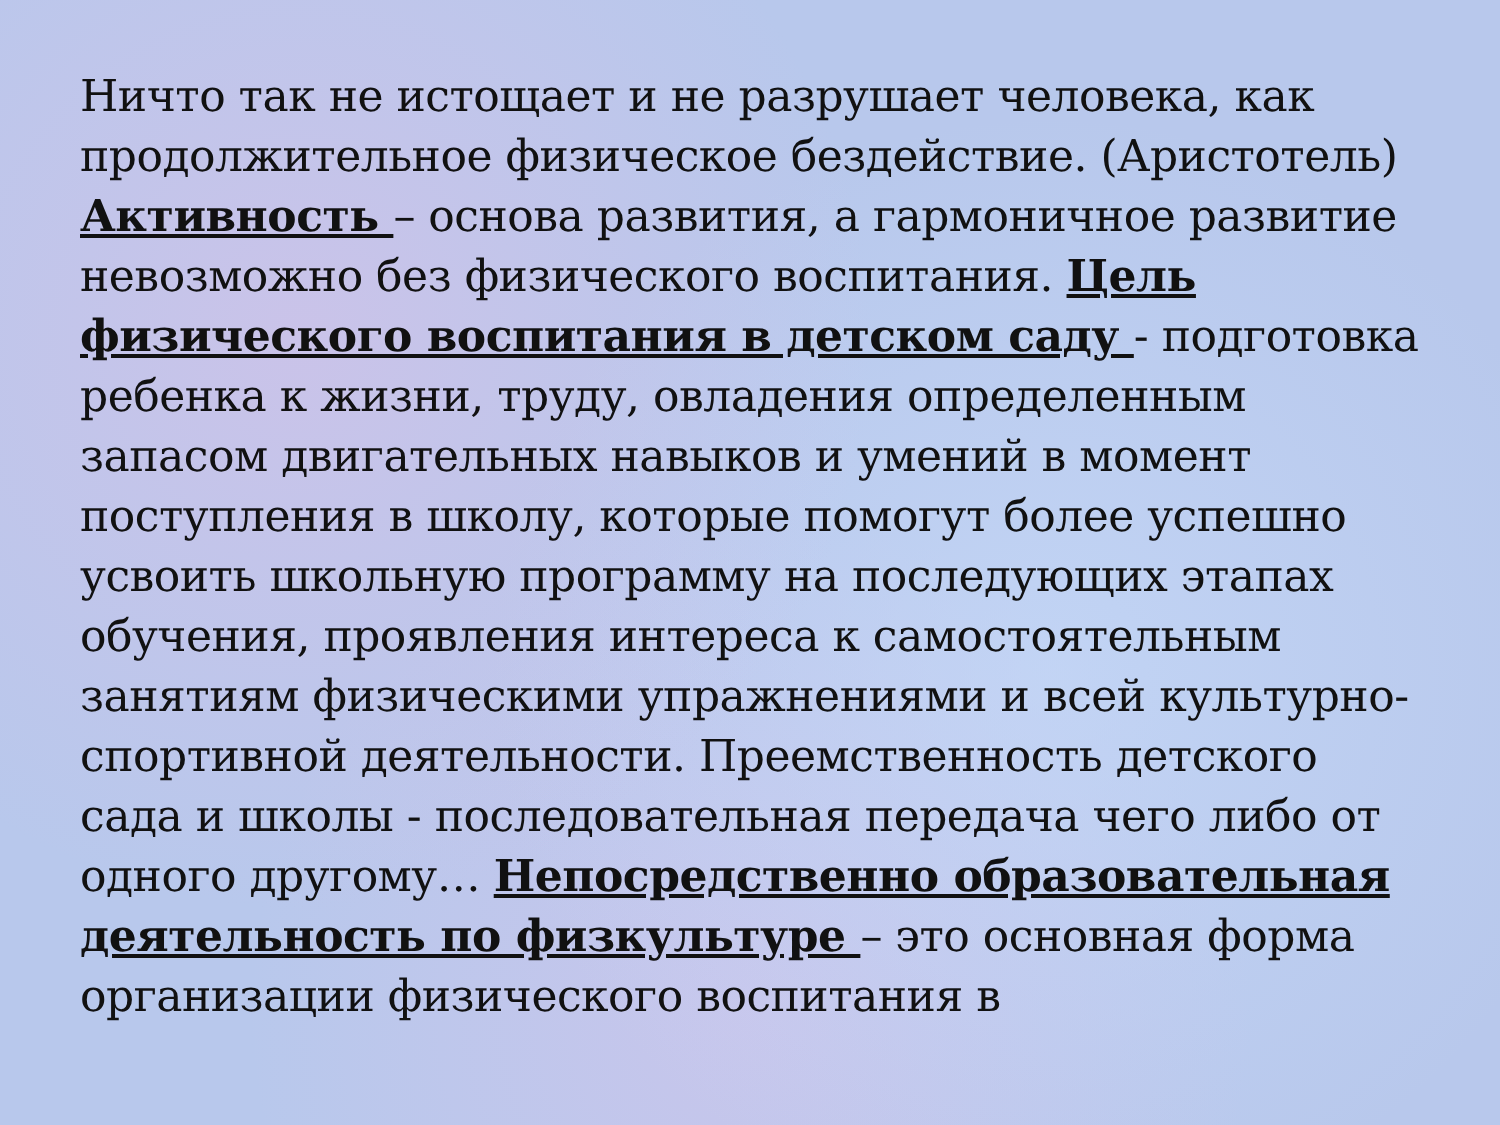Ничто так не истощает и не разрушает человека, как продолжительное физическое бездействие. (Аристотель) Активность – основа развития, а гармоничное развитие невозможно без физического воспитания. Цель физического воспитания в детском саду - подготовка ребенка к жизни, труду, овладения определенным запасом двигательных навыков и умений в момент поступления в школу, которые помогут более успешно усвоить школьную программу на последующих этапах обучения, проявления интереса к самостоятельным занятиям физическими упражнениями и всей культурно-спортивной деятельности. Преемственность детского сада и школы - последовательная передача чего либо от одного другому… Непосредственно образовательная деятельность по физкультуре – это основная форма организации физического воспитания в